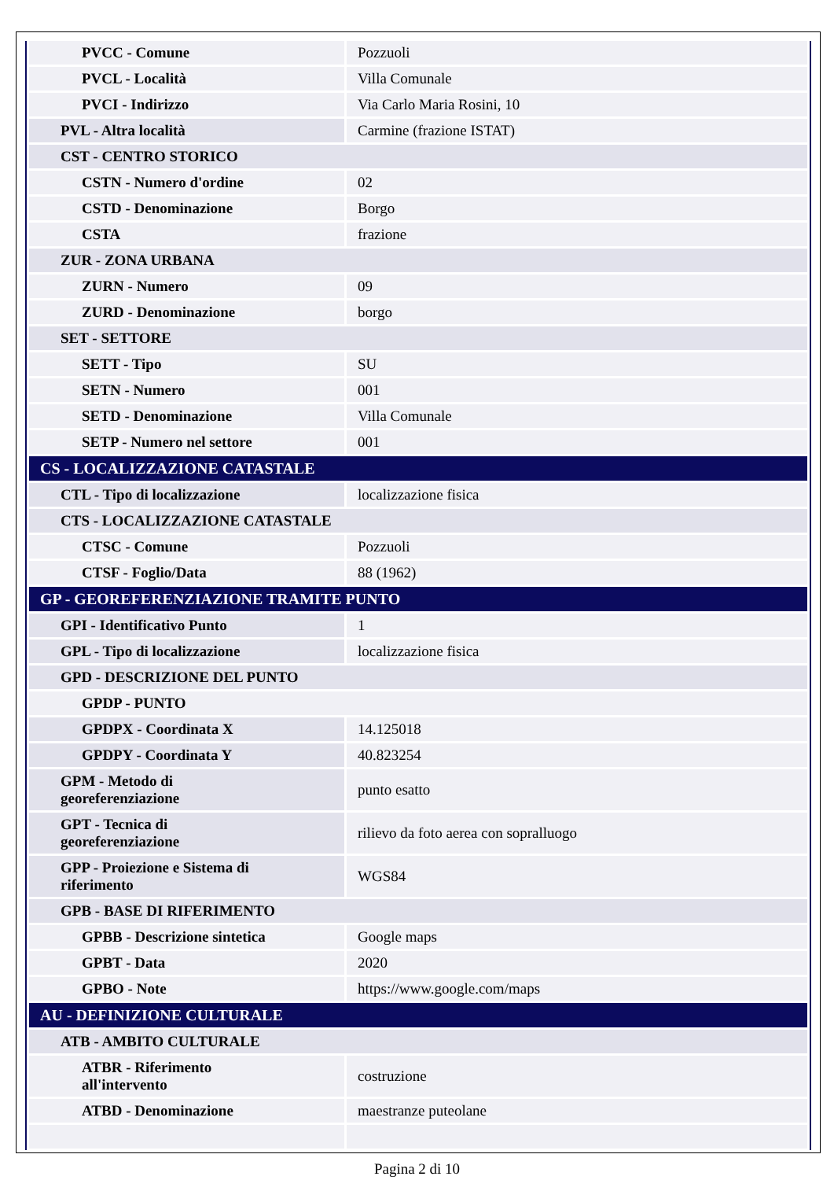| PVCC - Comune | Pozzuoli |
| PVCL - Località | Villa Comunale |
| PVCI - Indirizzo | Via Carlo Maria Rosini, 10 |
| PVL - Altra località | Carmine (frazione ISTAT) |
| CST - CENTRO STORICO | |
| CSTN - Numero d'ordine | 02 |
| CSTD - Denominazione | Borgo |
| CSTA | frazione |
| ZUR - ZONA URBANA | |
| ZURN - Numero | 09 |
| ZURD - Denominazione | borgo |
| SET - SETTORE | |
| SETT - Tipo | SU |
| SETN - Numero | 001 |
| SETD - Denominazione | Villa Comunale |
| SETP - Numero nel settore | 001 |
| CS - LOCALIZZAZIONE CATASTALE | |
| CTL - Tipo di localizzazione | localizzazione fisica |
| CTS - LOCALIZZAZIONE CATASTALE | |
| CTSC - Comune | Pozzuoli |
| CTSF - Foglio/Data | 88 (1962) |
| GP - GEOREFERENZIAZIONE TRAMITE PUNTO | |
| GPI - Identificativo Punto | 1 |
| GPL - Tipo di localizzazione | localizzazione fisica |
| GPD - DESCRIZIONE DEL PUNTO | |
| GPDP - PUNTO | |
| GPDPX - Coordinata X | 14.125018 |
| GPDPY - Coordinata Y | 40.823254 |
| GPM - Metodo di georeferenziazione | punto esatto |
| GPT - Tecnica di georeferenziazione | rilievo da foto aerea con sopralluogo |
| GPP - Proiezione e Sistema di riferimento | WGS84 |
| GPB - BASE DI RIFERIMENTO | |
| GPBB - Descrizione sintetica | Google maps |
| GPBT - Data | 2020 |
| GPBO - Note | https://www.google.com/maps |
| AU - DEFINIZIONE CULTURALE | |
| ATB - AMBITO CULTURALE | |
| ATBR - Riferimento all'intervento | costruzione |
| ATBD - Denominazione | maestranze puteolane |
Pagina 2 di 10